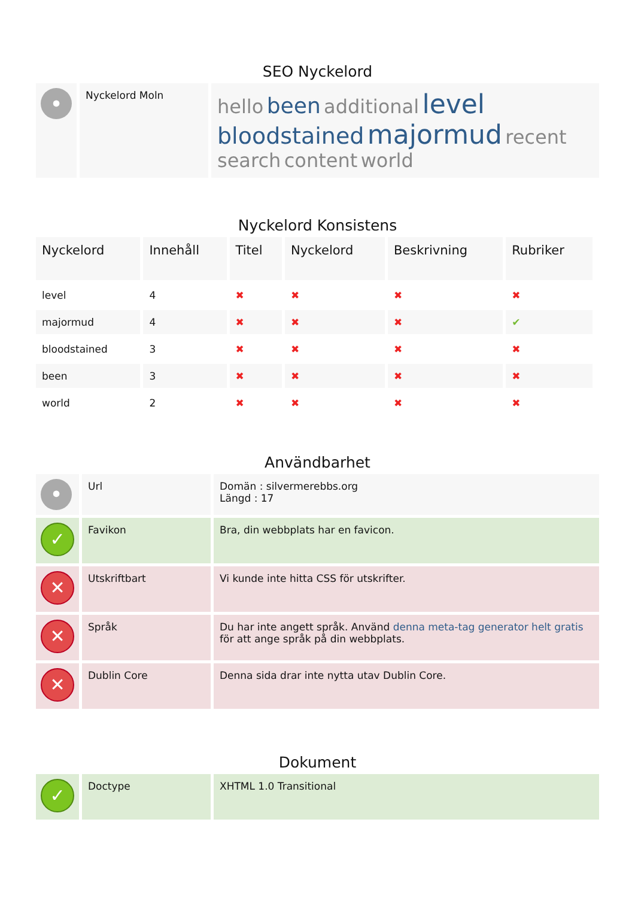SEO Nyckelord
| • | Nyckelord Moln | hello been additional level bloodstained majormud recent search content world |
Nyckelord Konsistens
| Nyckelord | Innehåll | Titel | Nyckelord | Beskrivning | Rubriker |
| --- | --- | --- | --- | --- | --- |
| level | 4 | ✖ | ✖ | ✖ | ✖ |
| majormud | 4 | ✖ | ✖ | ✖ | ✔ |
| bloodstained | 3 | ✖ | ✖ | ✖ | ✖ |
| been | 3 | ✖ | ✖ | ✖ | ✖ |
| world | 2 | ✖ | ✖ | ✖ | ✖ |
Användbarhet
| • | Url | Domän : silvermerebbs.org Längd : 17 |
| ✓ | Favikon | Bra, din webbplats har en favicon. |
| ✕ | Utskriftbart | Vi kunde inte hitta CSS för utskrifter. |
| ✕ | Språk | Du har inte angett språk. Använd denna meta-tag generator helt gratis för att ange språk på din webbplats. |
| ✕ | Dublin Core | Denna sida drar inte nytta utav Dublin Core. |
Dokument
| ✓ | Doctype | XHTML 1.0 Transitional |